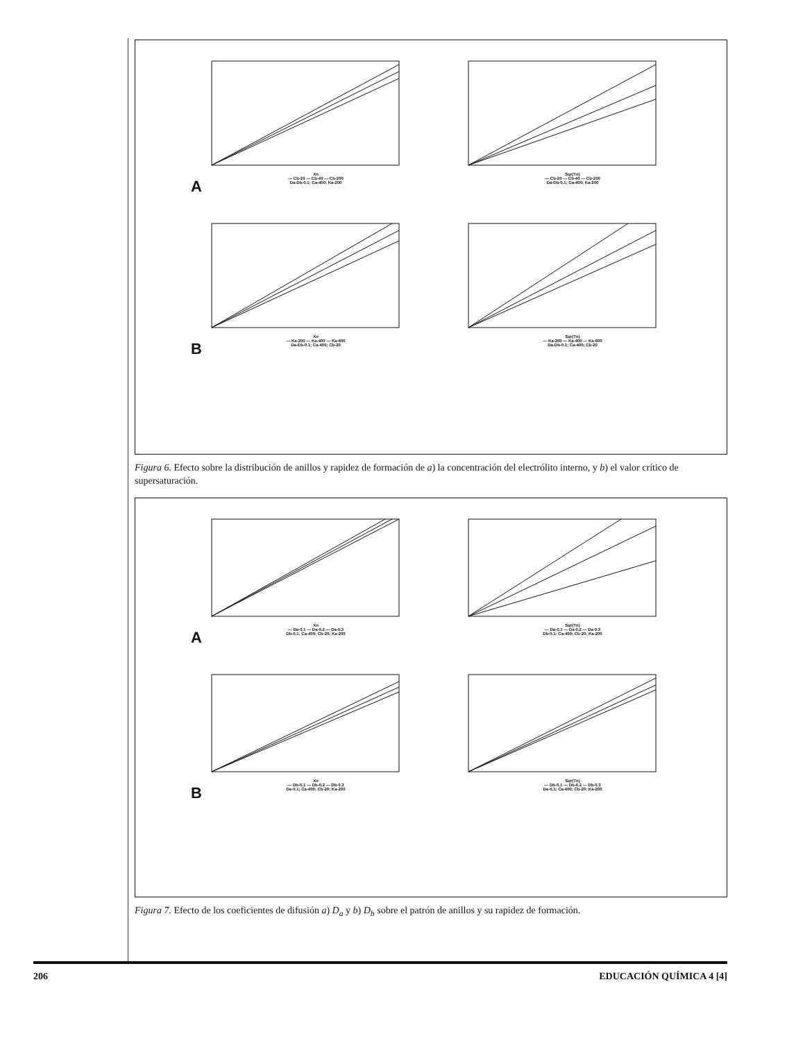Xn
— Cb-20 — Cb-40 — Cb-200
Da-Db-0.1; Ca-400; Ka-200
Sqr(Tn)
— Cb-20 — Cb-40 — Cb-200
Da-Db-0.1; Ca-400; Ka-200
A
Xn
— Ka-200 — Ka-400 — Ka-600
Da-Db-0.1; Ca-400; Cb-20
Sqr(Tn)
— Ka-200 — Ka-400 — Ka-600
Da-Db-0.1; Ca-400; Cb-20
B
Figura 6. Efecto sobre la distribución de anillos y rapidez de formación de a) la concentración del electrólito interno, y b) el valor crítico de supersaturación.
Xn
— Da-0.1 — Da-0.2 — Da-0.3
Db-0.1; Ca-400; Cb-20; Ka-200
Sqr(Tn)
— Da-0.1 — Da-0.2 — Da-0.3
Db-0.1; Ca-400; Cb-20; Ka-200
A
Xn
— Db-0.1 — Db-0.2 — Db-0.3
Da-0.1; Ca-400; Cb-20; Ka-200
Sqr(Tn)
— Db-0.1 — Db-0.2 — Db-0.3
Da-0.1; Ca-400; Cb-20; Ka-200
B
Figura 7. Efecto de los coeficientes de difusión a) D<sub>a</sub> y b) D<sub>b</sub> sobre el patrón de anillos y su rapidez de formación.
206 EDUCACIÓN QUÍMICA 4 [4]